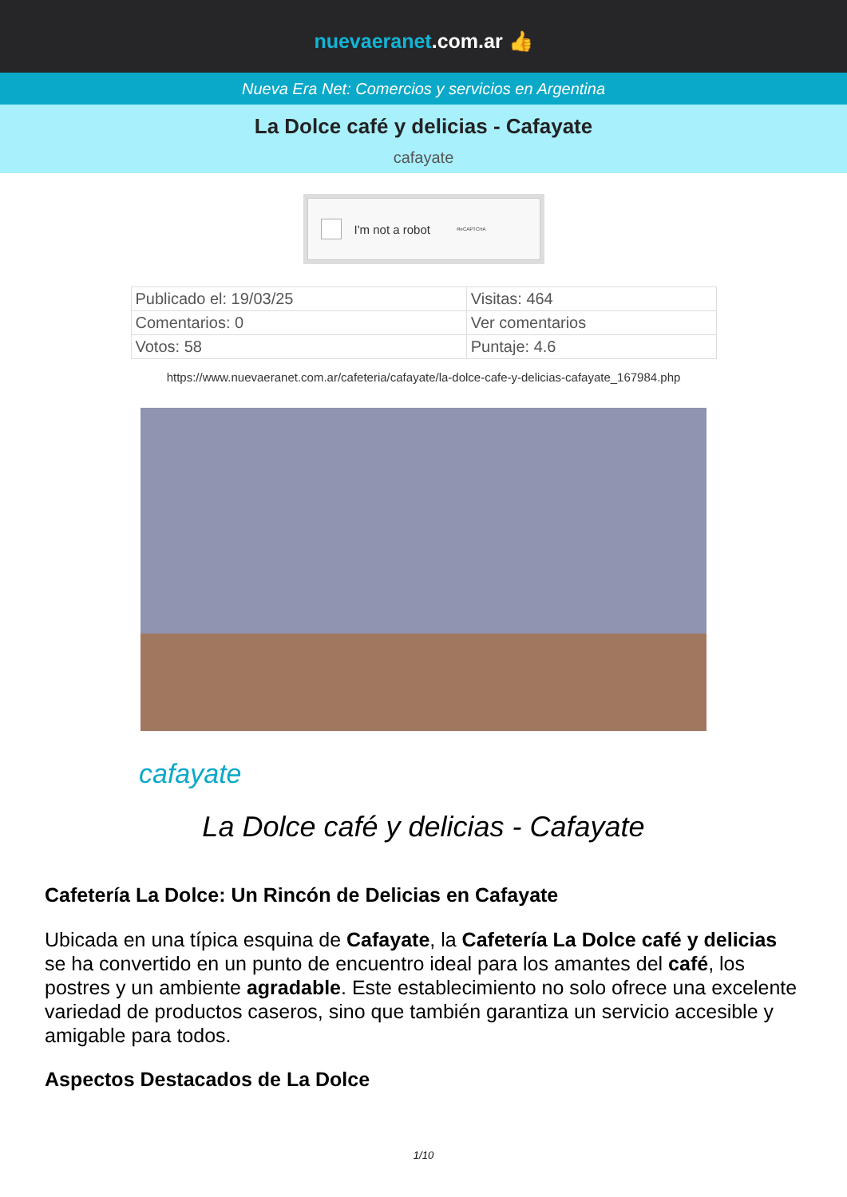nuevaeranet.com.ar 👍
Nueva Era Net: Comercios y servicios en Argentina
La Dolce café y delicias - Cafayate
cafayate
I'm not a robot ReCAPTCHA
| Publicado el: 19/03/25 | Visitas: 464 |
| Comentarios: 0 | Ver comentarios |
| Votos: 58 | Puntaje: 4.6 |
https://www.nuevaeranet.com.ar/cafeteria/cafayate/la-dolce-cafe-y-delicias-cafayate_167984.php
cafayate
La Dolce café y delicias - Cafayate
Cafetería La Dolce: Un Rincón de Delicias en Cafayate
Ubicada en una típica esquina de Cafayate, la Cafetería La Dolce café y delicias se ha convertido en un punto de encuentro ideal para los amantes del café, los postres y un ambiente agradable. Este establecimiento no solo ofrece una excelente variedad de productos caseros, sino que también garantiza un servicio accesible y amigable para todos.
Aspectos Destacados de La Dolce
1/10